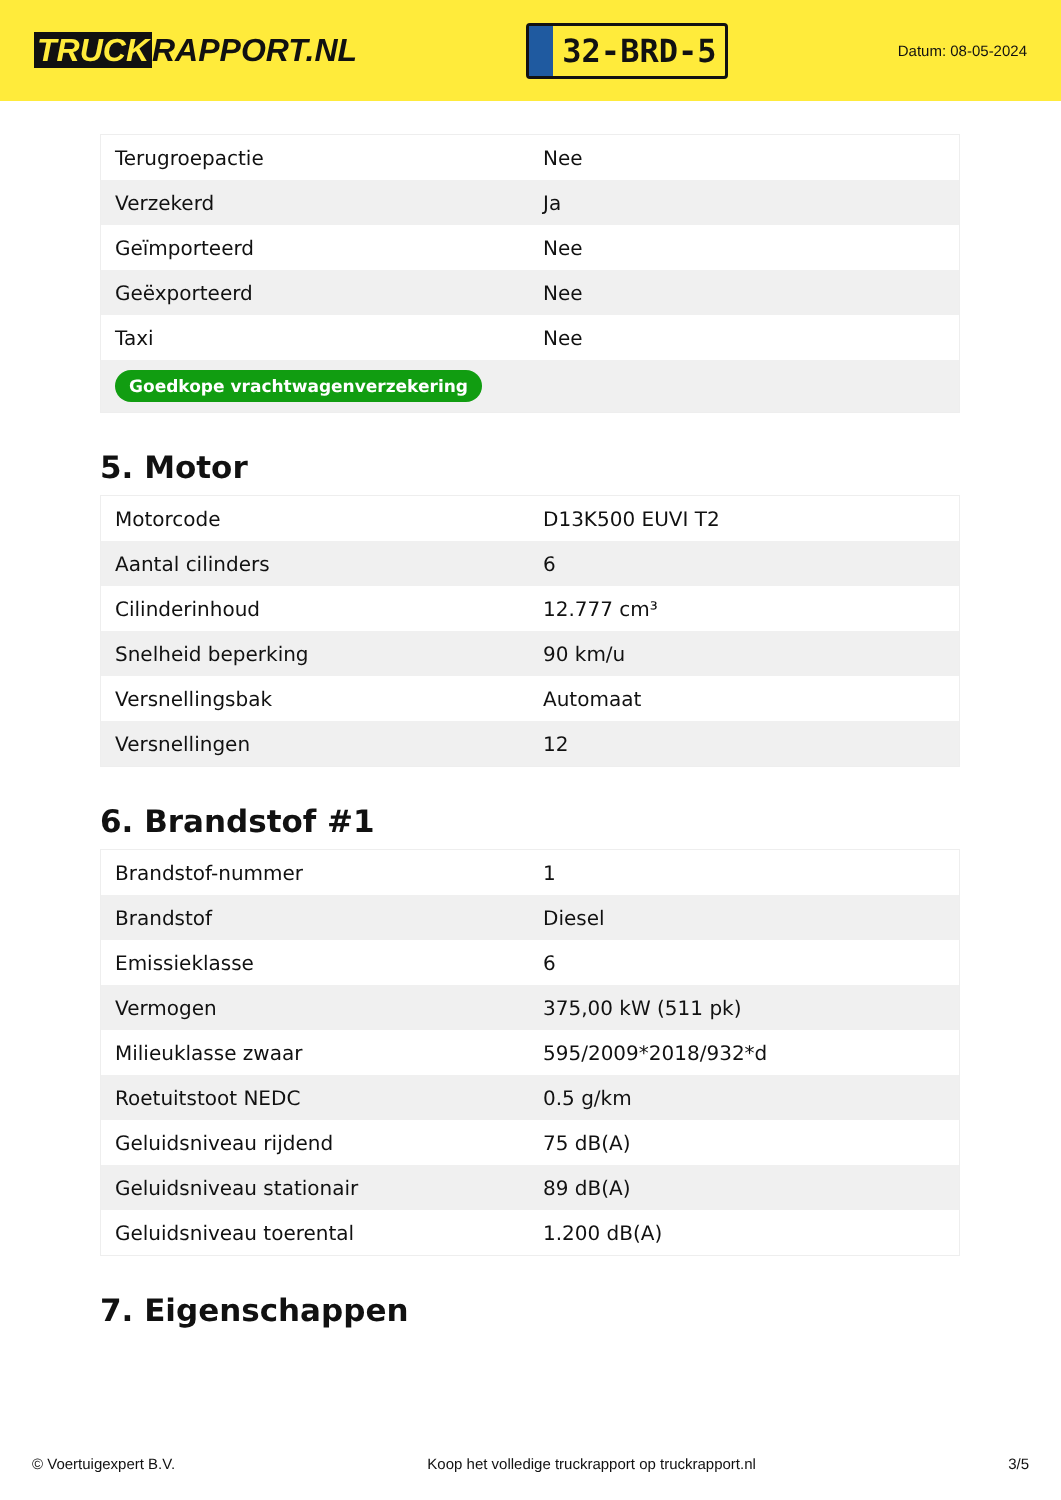TRUCK RAPPORT.NL
32-BRD-5
Datum: 08-05-2024
| Terugroepactie | Nee |
| Verzekerd | Ja |
| Geïmporteerd | Nee |
| Geëxporteerd | Nee |
| Taxi | Nee |
| Goedkope vrachtwagenverzekering | |
5. Motor
| Motorcode | D13K500 EUVI T2 |
| Aantal cilinders | 6 |
| Cilinderinhoud | 12.777 cm³ |
| Snelheid beperking | 90 km/u |
| Versnellingsbak | Automaat |
| Versnellingen | 12 |
6. Brandstof #1
| Brandstof-nummer | 1 |
| Brandstof | Diesel |
| Emissieklasse | 6 |
| Vermogen | 375,00 kW (511 pk) |
| Milieuklasse zwaar | 595/2009*2018/932*d |
| Roetuitstoot NEDC | 0.5 g/km |
| Geluidsniveau rijdend | 75 dB(A) |
| Geluidsniveau stationair | 89 dB(A) |
| Geluidsniveau toerental | 1.200 dB(A) |
7. Eigenschappen
© Voertuigexpert B.V. Koop het volledige truckrapport op truckrapport.nl 3/5